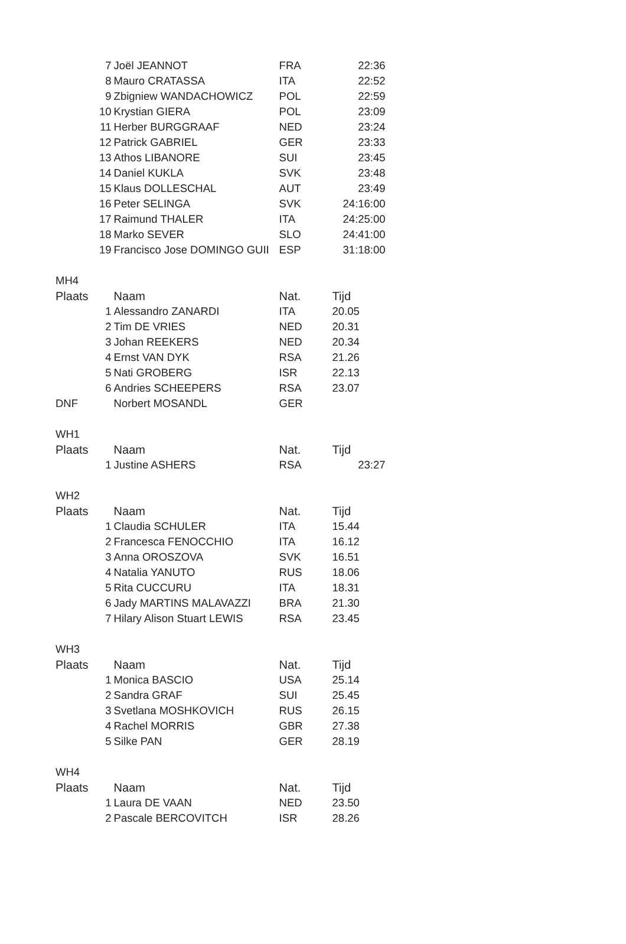| | 7 | Joël JEANNOT | FRA | 22:36 |
| | 8 | Mauro CRATASSA | ITA | 22:52 |
| | 9 | Zbigniew WANDACHOWICZ | POL | 22:59 |
| | 10 | Krystian GIERA | POL | 23:09 |
| | 11 | Herber BURGGRAAF | NED | 23:24 |
| | 12 | Patrick GABRIEL | GER | 23:33 |
| | 13 | Athos LIBANORE | SUI | 23:45 |
| | 14 | Daniel KUKLA | SVK | 23:48 |
| | 15 | Klaus DOLLESCHAL | AUT | 23:49 |
| | 16 | Peter SELINGA | SVK | 24:16:00 |
| | 17 | Raimund THALER | ITA | 24:25:00 |
| | 18 | Marko SEVER | SLO | 24:41:00 |
| | 19 | Francisco Jose DOMINGO GUII | ESP | 31:18:00 |
| MH4 | | | | |
| Plaats | | Naam | Nat. | Tijd |
| | 1 | Alessandro ZANARDI | ITA | 20.05 |
| | 2 | Tim DE VRIES | NED | 20.31 |
| | 3 | Johan REEKERS | NED | 20.34 |
| | 4 | Ernst VAN DYK | RSA | 21.26 |
| | 5 | Nati GROBERG | ISR | 22.13 |
| | 6 | Andries SCHEEPERS | RSA | 23.07 |
| DNF | | Norbert MOSANDL | GER | |
| WH1 | | | | |
| Plaats | | Naam | Nat. | Tijd |
| | 1 | Justine ASHERS | RSA | 23:27 |
| WH2 | | | | |
| Plaats | | Naam | Nat. | Tijd |
| | 1 | Claudia SCHULER | ITA | 15.44 |
| | 2 | Francesca FENOCCHIO | ITA | 16.12 |
| | 3 | Anna OROSZOVA | SVK | 16.51 |
| | 4 | Natalia YANUTO | RUS | 18.06 |
| | 5 | Rita CUCCURU | ITA | 18.31 |
| | 6 | Jady MARTINS MALAVAZZI | BRA | 21.30 |
| | 7 | Hilary Alison Stuart LEWIS | RSA | 23.45 |
| WH3 | | | | |
| Plaats | | Naam | Nat. | Tijd |
| | 1 | Monica BASCIO | USA | 25.14 |
| | 2 | Sandra GRAF | SUI | 25.45 |
| | 3 | Svetlana MOSHKOVICH | RUS | 26.15 |
| | 4 | Rachel MORRIS | GBR | 27.38 |
| | 5 | Silke PAN | GER | 28.19 |
| WH4 | | | | |
| Plaats | | Naam | Nat. | Tijd |
| | 1 | Laura DE VAAN | NED | 23.50 |
| | 2 | Pascale BERCOVITCH | ISR | 28.26 |